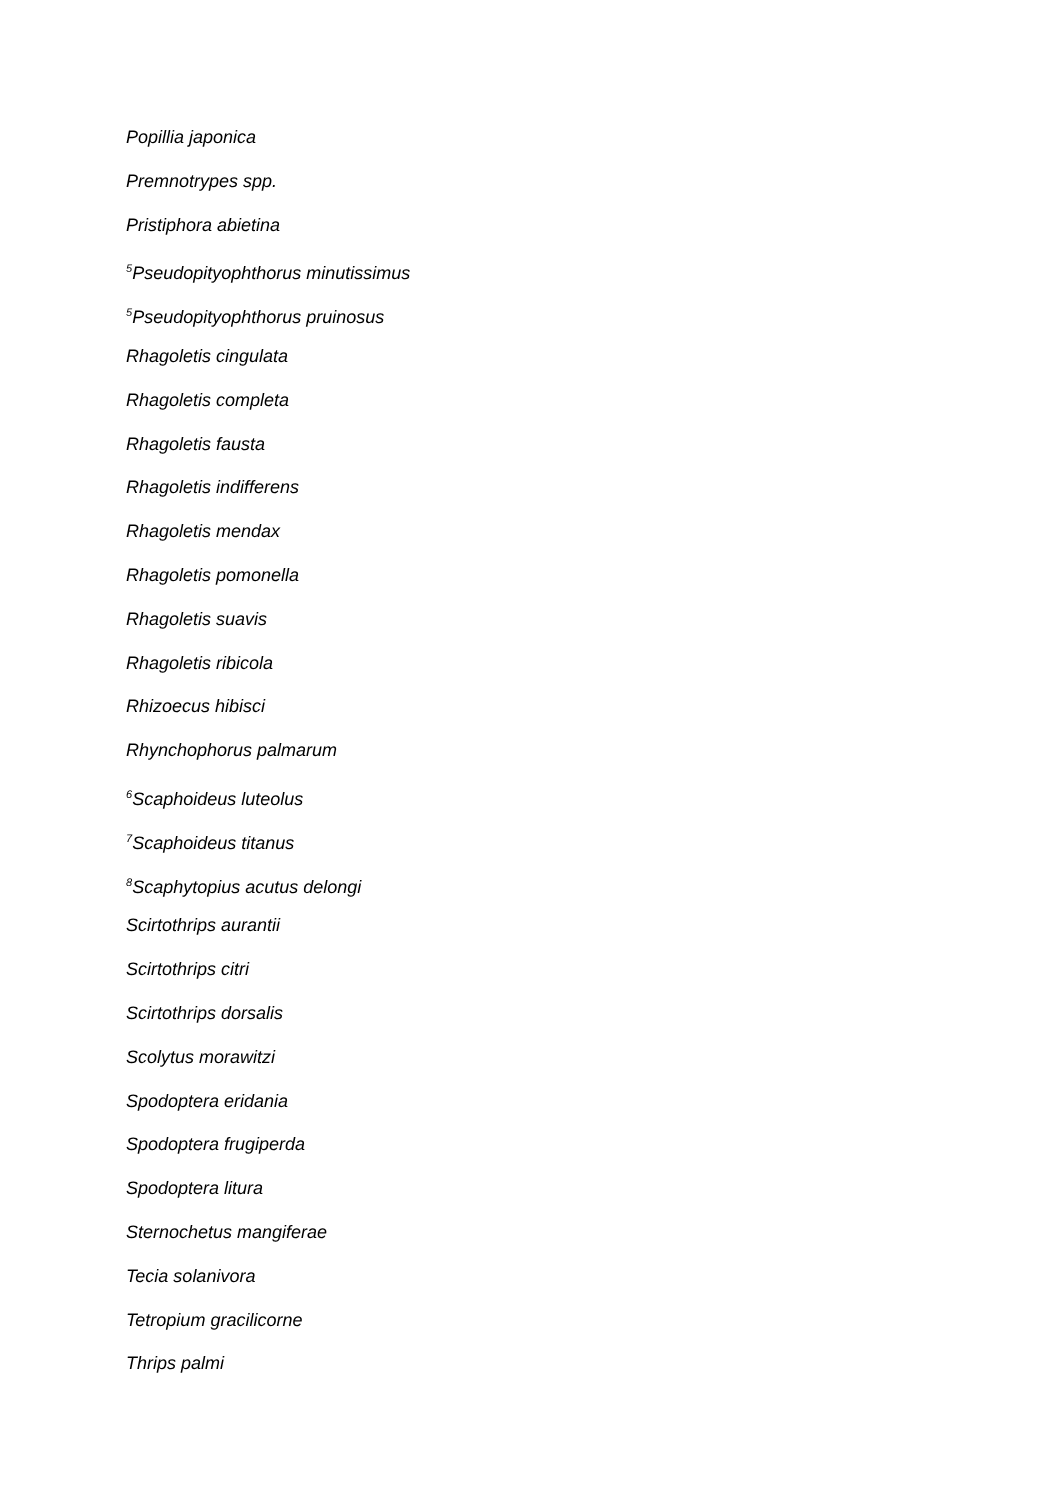Popillia japonica
Premnotrypes spp.
Pristiphora abietina
<sup>5</sup> Pseudopityophthorus minutissimus
<sup>5</sup> Pseudopityophthorus pruinosus
Rhagoletis cingulata
Rhagoletis completa
Rhagoletis fausta
Rhagoletis indifferens
Rhagoletis mendax
Rhagoletis pomonella
Rhagoletis suavis
Rhagoletis ribicola
Rhizoecus hibisci
Rhynchophorus palmarum
<sup>6</sup> Scaphoideus luteolus
<sup>7</sup> Scaphoideus titanus
<sup>8</sup> Scaphytopius acutus delongi
Scirtothrips aurantii
Scirtothrips citri
Scirtothrips dorsalis
Scolytus morawitzi
Spodoptera eridania
Spodoptera frugiperda
Spodoptera litura
Sternochetus mangiferae
Tecia solanivora
Tetropium gracilicorne
Thrips palmi